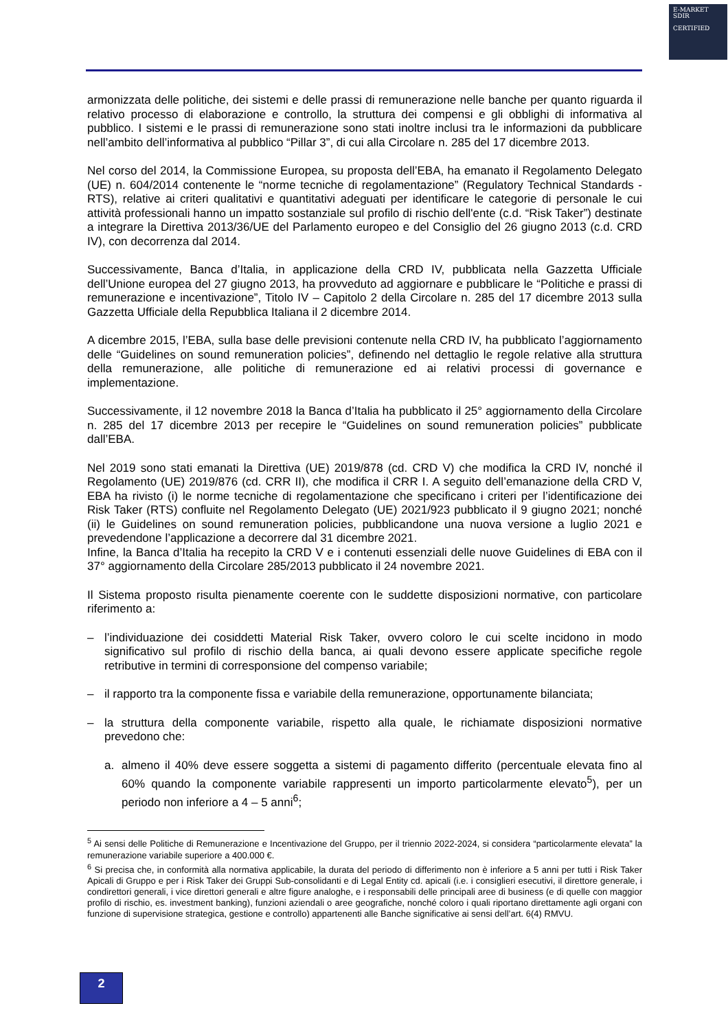E-MARKET
SDIR
CERTIFIED
armonizzata delle politiche, dei sistemi e delle prassi di remunerazione nelle banche per quanto riguarda il relativo processo di elaborazione e controllo, la struttura dei compensi e gli obblighi di informativa al pubblico. I sistemi e le prassi di remunerazione sono stati inoltre inclusi tra le informazioni da pubblicare nell’ambito dell’informativa al pubblico “Pillar 3”, di cui alla Circolare n. 285 del 17 dicembre 2013.
Nel corso del 2014, la Commissione Europea, su proposta dell’EBA, ha emanato il Regolamento Delegato (UE) n. 604/2014 contenente le “norme tecniche di regolamentazione” (Regulatory Technical Standards - RTS), relative ai criteri qualitativi e quantitativi adeguati per identificare le categorie di personale le cui attività professionali hanno un impatto sostanziale sul profilo di rischio dell'ente (c.d. “Risk Taker”) destinate a integrare la Direttiva 2013/36/UE del Parlamento europeo e del Consiglio del 26 giugno 2013 (c.d. CRD IV), con decorrenza dal 2014.
Successivamente, Banca d’Italia, in applicazione della CRD IV, pubblicata nella Gazzetta Ufficiale dell’Unione europea del 27 giugno 2013, ha provveduto ad aggiornare e pubblicare le “Politiche e prassi di remunerazione e incentivazione”, Titolo IV – Capitolo 2 della Circolare n. 285 del 17 dicembre 2013 sulla Gazzetta Ufficiale della Repubblica Italiana il 2 dicembre 2014.
A dicembre 2015, l’EBA, sulla base delle previsioni contenute nella CRD IV, ha pubblicato l’aggiornamento delle “Guidelines on sound remuneration policies”, definendo nel dettaglio le regole relative alla struttura della remunerazione, alle politiche di remunerazione ed ai relativi processi di governance e implementazione.
Successivamente, il 12 novembre 2018 la Banca d’Italia ha pubblicato il 25° aggiornamento della Circolare n. 285 del 17 dicembre 2013 per recepire le “Guidelines on sound remuneration policies” pubblicate dall’EBA.
Nel 2019 sono stati emanati la Direttiva (UE) 2019/878 (cd. CRD V) che modifica la CRD IV, nonché il Regolamento (UE) 2019/876 (cd. CRR II), che modifica il CRR I. A seguito dell’emanazione della CRD V, EBA ha rivisto (i) le norme tecniche di regolamentazione che specificano i criteri per l’identificazione dei Risk Taker (RTS) confluite nel Regolamento Delegato (UE) 2021/923 pubblicato il 9 giugno 2021; nonché (ii) le Guidelines on sound remuneration policies, pubblicandone una nuova versione a luglio 2021 e prevedendone l’applicazione a decorrere dal 31 dicembre 2021.
Infine, la Banca d’Italia ha recepito la CRD V e i contenuti essenziali delle nuove Guidelines di EBA con il 37° aggiornamento della Circolare 285/2013 pubblicato il 24 novembre 2021.
Il Sistema proposto risulta pienamente coerente con le suddette disposizioni normative, con particolare riferimento a:
– l’individuazione dei cosiddetti Material Risk Taker, ovvero coloro le cui scelte incidono in modo significativo sul profilo di rischio della banca, ai quali devono essere applicate specifiche regole retributive in termini di corresponsione del compenso variabile;
– il rapporto tra la componente fissa e variabile della remunerazione, opportunamente bilanciata;
– la struttura della componente variabile, rispetto alla quale, le richiamate disposizioni normative prevedono che:
a. almeno il 40% deve essere soggetta a sistemi di pagamento differito (percentuale elevata fino al 60% quando la componente variabile rappresenti un importo particolarmente elevato<sup>5</sup>), per un periodo non inferiore a 4 – 5 anni<sup>6</sup>;
<sup>5</sup> Ai sensi delle Politiche di Remunerazione e Incentivazione del Gruppo, per il triennio 2022-2024, si considera “particolarmente elevata” la remunerazione variabile superiore a 400.000 €.
<sup>6</sup> Si precisa che, in conformità alla normativa applicabile, la durata del periodo di differimento non è inferiore a 5 anni per tutti i Risk Taker Apicali di Gruppo e per i Risk Taker dei Gruppi Sub-consolidanti e di Legal Entity cd. apicali (i.e. i consiglieri esecutivi, il direttore generale, i condirettori generali, i vice direttori generali e altre figure analoghe, e i responsabili delle principali aree di business (e di quelle con maggior profilo di rischio, es. investment banking), funzioni aziendali o aree geografiche, nonché coloro i quali riportano direttamente agli organi con funzione di supervisione strategica, gestione e controllo) appartenenti alle Banche significative ai sensi dell’art. 6(4) RMVU.
2